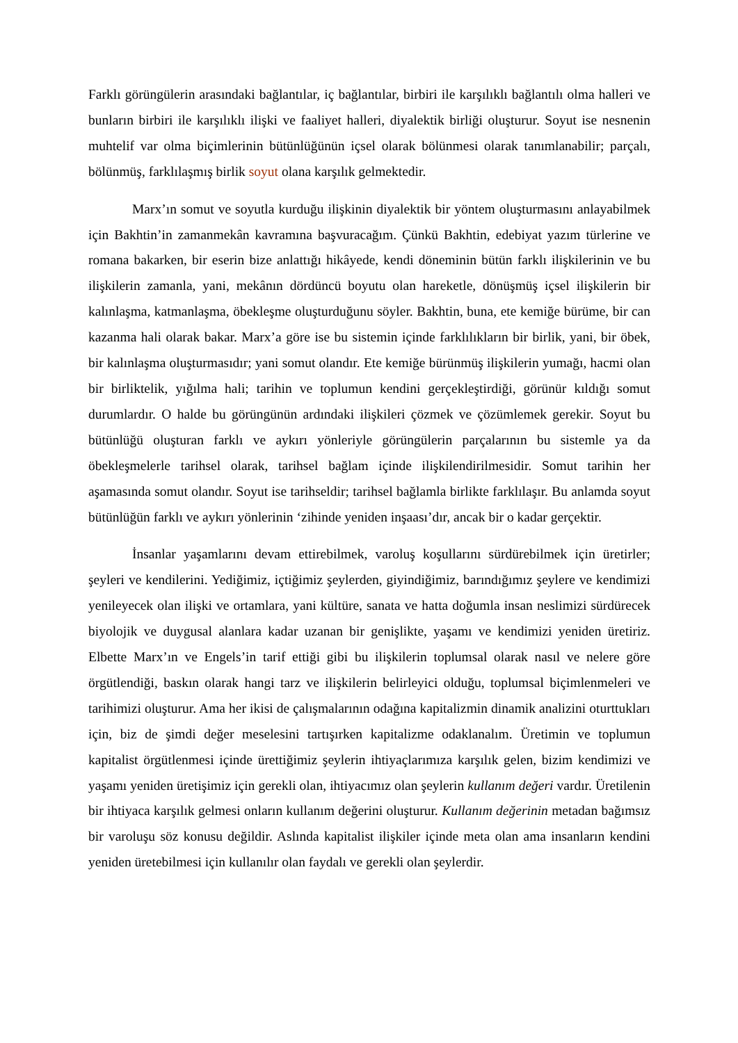Farklı görüngülerin arasındaki bağlantılar, iç bağlantılar, birbiri ile karşılıklı bağlantılı olma halleri ve bunların birbiri ile karşılıklı ilişki ve faaliyet halleri, diyalektik birliği oluşturur. Soyut ise nesnenin muhtelif var olma biçimlerinin bütünlüğünün içsel olarak bölünmesi olarak tanımlanabilir; parçalı, bölünmüş, farklılaşmış birlik soyut olana karşılık gelmektedir.
Marx’ın somut ve soyutla kurduğu ilişkinin diyalektik bir yöntem oluşturmasını anlayabilmek için Bakhtin’in zamanmekân kavramına başvuracağım. Çünkü Bakhtin, edebiyat yazım türlerine ve romana bakarken, bir eserin bize anlattığı hikâyede, kendi döneminin bütün farklı ilişkilerinin ve bu ilişkilerin zamanla, yani, mekânın dördüncü boyutu olan hareketle, dönüşmüş içsel ilişkilerin bir kalınlaşma, katmanlaşma, öbekleşme oluşturduğunu söyler. Bakhtin, buna, ete kemiğe bürüme, bir can kazanma hali olarak bakar. Marx’a göre ise bu sistemin içinde farklılıkların bir birlik, yani, bir öbek, bir kalınlaşma oluşturmasıdır; yani somut olandır. Ete kemiğe bürünmüş ilişkilerin yumağı, hacmi olan bir birliktelik, yığılma hali; tarihin ve toplumun kendini gerçekleştirdiği, görünür kıldığı somut durumlardır. O halde bu görüngünün ardındaki ilişkileri çözmek ve çözümlemek gerekir. Soyut bu bütünlüğü oluşturan farklı ve aykırı yönleriyle görüngülerin parçalarının bu sistemle ya da öbekleşmelerle tarihsel olarak, tarihsel bağlam içinde ilişkilendirilmesidir. Somut tarihin her aşamasında somut olandır. Soyut ise tarihseldir; tarihsel bağlamla birlikte farklılaşır. Bu anlamda soyut bütünlüğün farklı ve aykırı yönlerinin ‘zihinde yeniden inşaası’dır, ancak bir o kadar gerçektir.
İnsanlar yaşamlarını devam ettirebilmek, varoluş koşullarını sürdürebilmek için üretirler; şeyleri ve kendilerini. Yediğimiz, içtiğimiz şeylerden, giyindiğimiz, barındığımız şeylere ve kendimizi yenileyecek olan ilişki ve ortamlara, yani kültüre, sanata ve hatta doğumla insan neslimizi sürdürecek biyolojik ve duygusal alanlara kadar uzanan bir genişlikte, yaşamı ve kendimizi yeniden üretiriz. Elbette Marx’ın ve Engels’in tarif ettiği gibi bu ilişkilerin toplumsal olarak nasıl ve nelere göre örgütlendiği, baskın olarak hangi tarz ve ilişkilerin belirleyici olduğu, toplumsal biçimlenmeleri ve tarihimizi oluşturur. Ama her ikisi de çalışmalarının odağına kapitalizmin dinamik analizini oturttukları için, biz de şimdi değer meselesini tartışırken kapitalizme odaklanalım. Üretimin ve toplumun kapitalist örgütlenmesi içinde ürettiğimiz şeylerin ihtiyaçlarımıza karşılık gelen, bizim kendimizi ve yaşamı yeniden üretişimiz için gerekli olan, ihtiyacımız olan şeylerin kullanım değeri vardır. Üretilenin bir ihtiyaca karşılık gelmesi onların kullanım değerini oluşturur. Kullanım değerinin metadan bağımsız bir varoluşu söz konusu değildir. Aslında kapitalist ilişkiler içinde meta olan ama insanların kendini yeniden üretebilmesi için kullanılır olan faydalı ve gerekli olan şeylerdir.